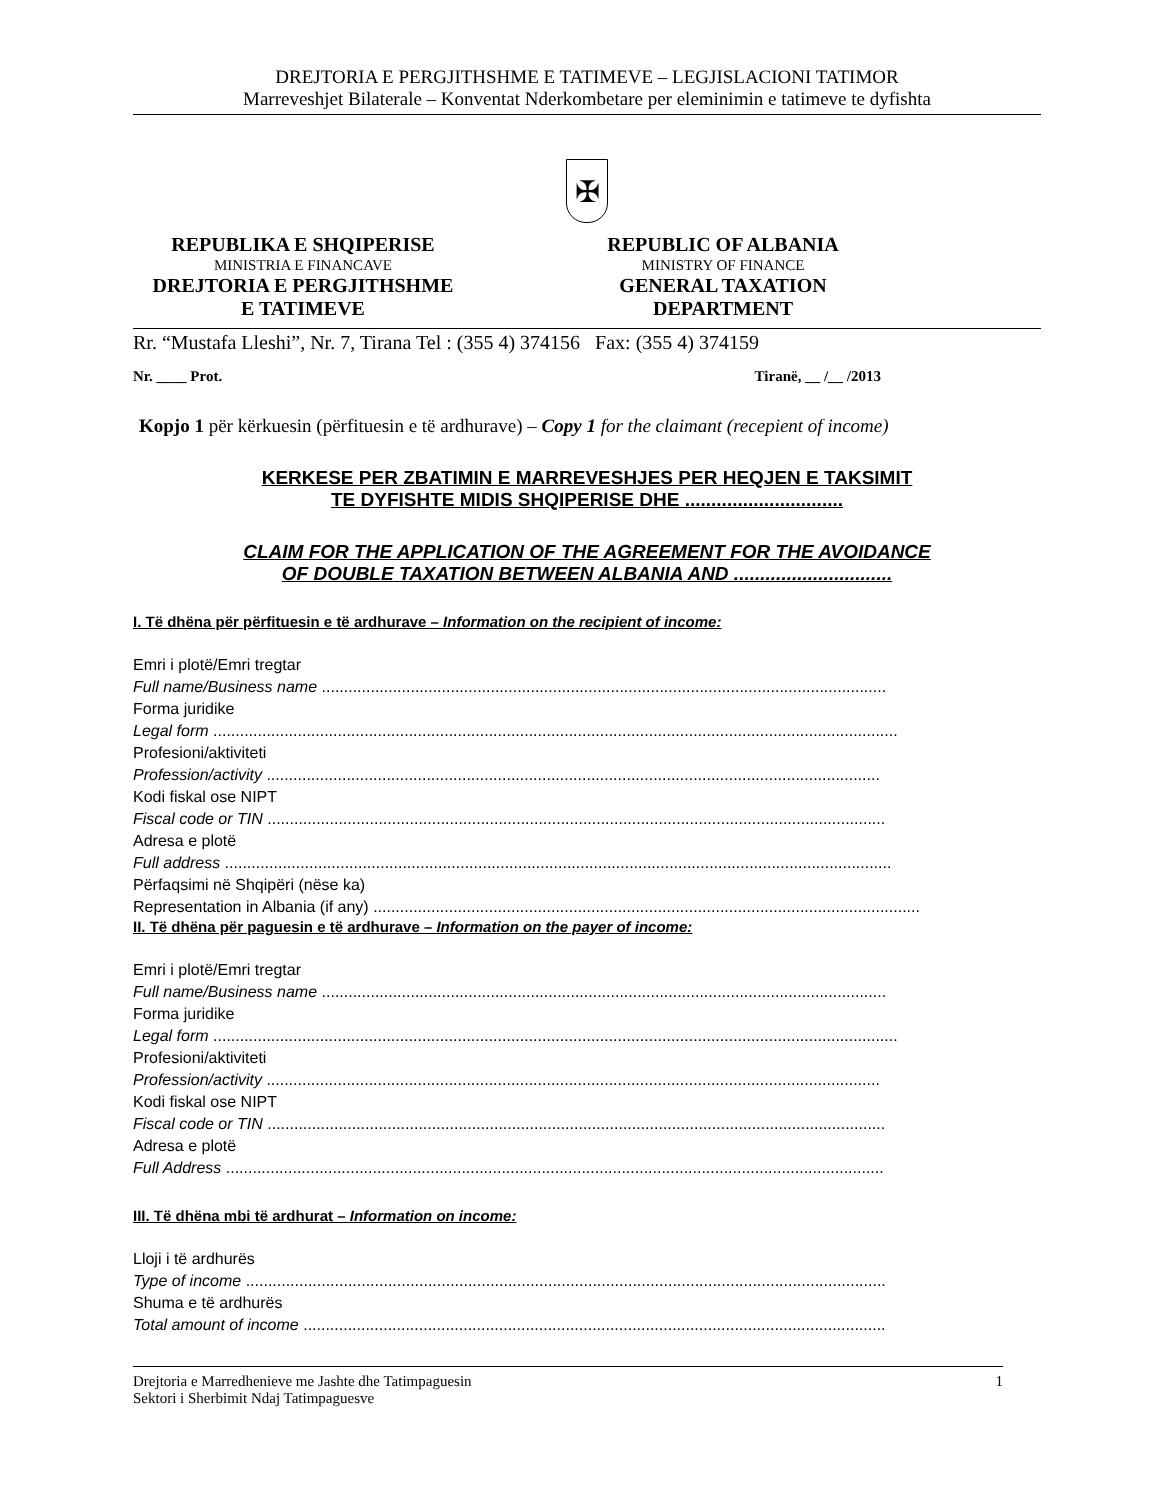DREJTORIA E PERGJITHSHME E TATIMEVE – LEGJISLACIONI TATIMOR
Marreveshjet Bilaterale – Konventat Nderkombetare per eleminimin e tatimeve te dyfishta
✠
REPUBLIKA E SHQIPERISE
MINISTRIA E FINANCAVE
DREJTORIA E PERGJITHSHME
E TATIMEVE
REPUBLIC OF ALBANIA
MINISTRY OF FINANCE
GENERAL TAXATION
DEPARTMENT
Rr. “Mustafa Lleshi”, Nr. 7, Tirana Tel : (355 4) 374156 Fax: (355 4) 374159
Nr. ____ Prot. Tiranë, __ /__ /2013
Kopjo 1 për kërkuesin (përfituesin e të ardhurave) – Copy 1 for the claimant (recepient of income)
KERKESE PER ZBATIMIN E MARREVESHJES PER HEQJEN E TAKSIMIT
TE DYFISHTE MIDIS SHQIPERISE DHE ..............................
CLAIM FOR THE APPLICATION OF THE AGREEMENT FOR THE AVOIDANCE
OF DOUBLE TAXATION BETWEEN ALBANIA AND ..............................
I. Të dhëna për përfituesin e të ardhurave – Information on the recipient of income:
Emri i plotë/Emri tregtar
Full name/Business name ...............................................................................................................................
Forma juridike
Legal form ..........................................................................................................................................................
Profesioni/aktiviteti
Profession/activity ..........................................................................................................................................
Kodi fiskal ose NIPT
Fiscal code or TIN ...........................................................................................................................................
Adresa e plotë
Full address ......................................................................................................................................................
Përfaqsimi në Shqipëri (nëse ka)
Representation in Albania (if any) ...........................................................................................................................
II. Të dhëna për paguesin e të ardhurave – Information on the payer of income:
Emri i plotë/Emri tregtar
Full name/Business name ...............................................................................................................................
Forma juridike
Legal form ..........................................................................................................................................................
Profesioni/aktiviteti
Profession/activity ..........................................................................................................................................
Kodi fiskal ose NIPT
Fiscal code or TIN ...........................................................................................................................................
Adresa e plotë
Full Address ....................................................................................................................................................
III. Të dhëna mbi të ardhurat – Information on income:
Lloji i të ardhurës
Type of income ................................................................................................................................................
Shuma e të ardhurës
Total amount of income ...................................................................................................................................
Drejtoria e Marredhenieve me Jashte dhe Tatimpaguesin
Sektori i Sherbimit Ndaj Tatimpaguesve 1